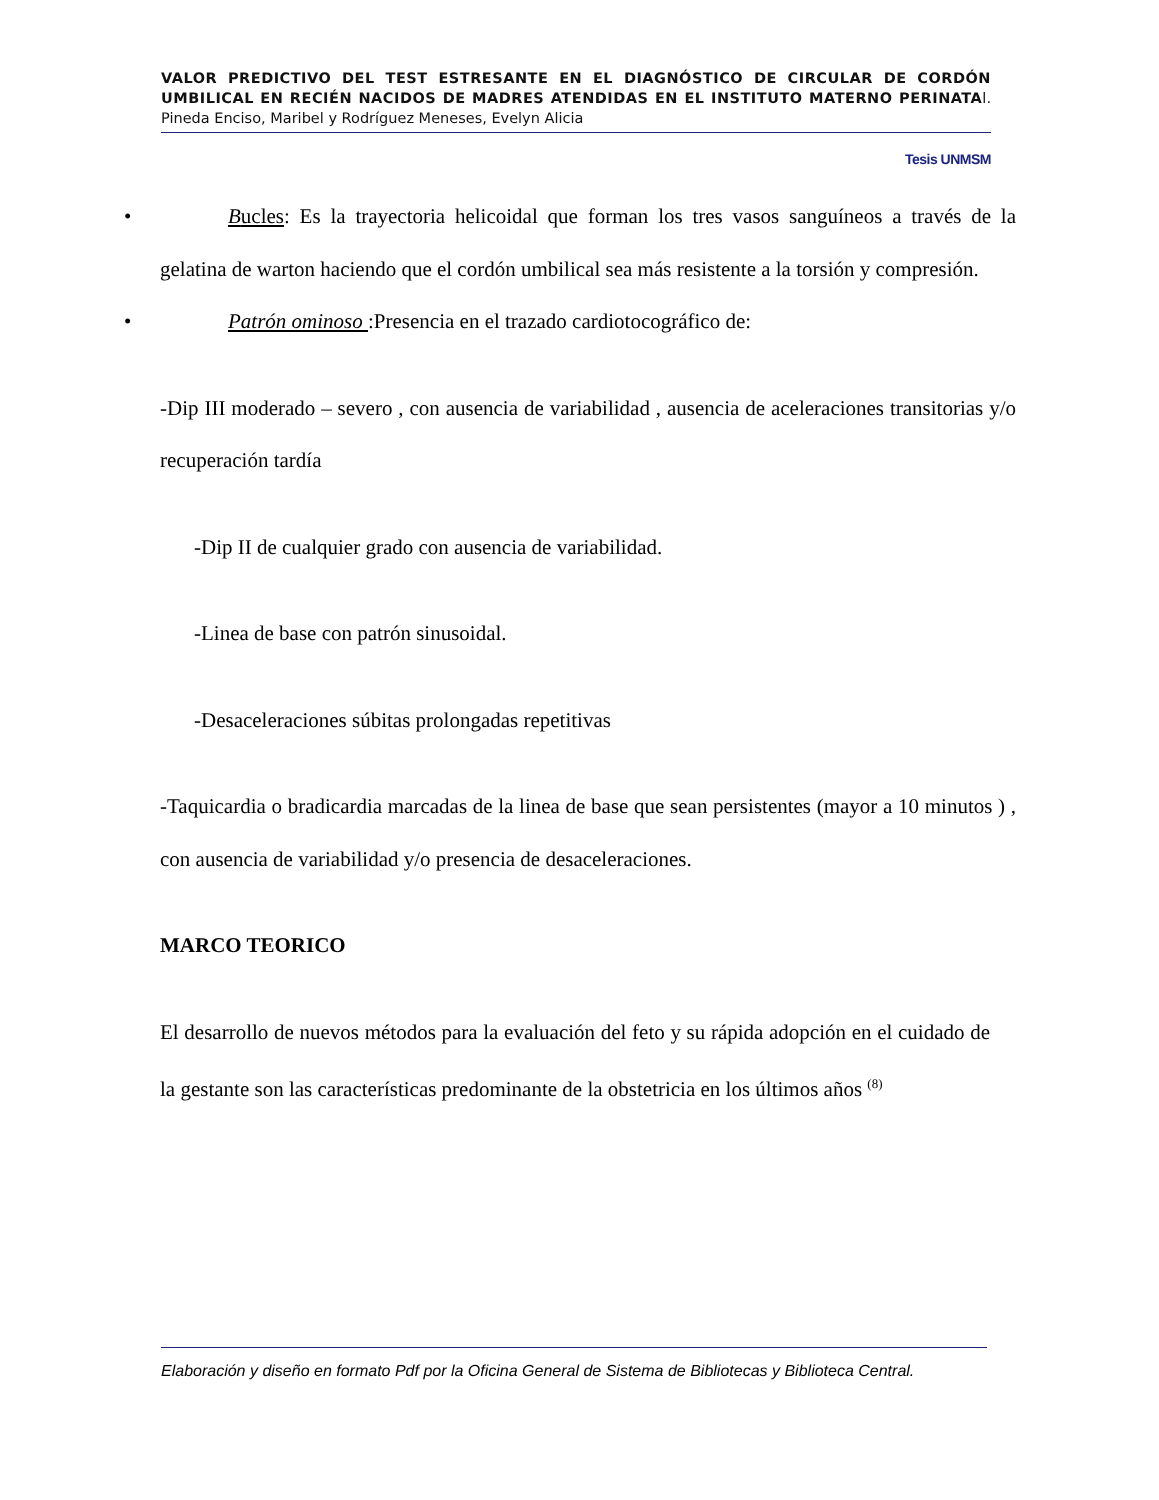VALOR PREDICTIVO DEL TEST ESTRESANTE EN EL DIAGNÓSTICO DE CIRCULAR DE CORDÓN UMBILICAL EN RECIÉN NACIDOS DE MADRES ATENDIDAS EN EL INSTITUTO MATERNO PERINATAl. Pineda Enciso, Maribel y Rodríguez Meneses, Evelyn Alicia
Tesis UNMSM
• Bucles: Es la trayectoria helicoidal que forman los tres vasos sanguíneos a través de la gelatina de warton haciendo que el cordón umbilical sea más resistente a la torsión y compresión.
• Patrón ominoso :Presencia en el trazado cardiotocográfico de:
-Dip III moderado – severo , con ausencia de variabilidad , ausencia de aceleraciones transitorias y/o recuperación tardía
-Dip II de cualquier grado con ausencia de variabilidad.
-Linea de base con patrón sinusoidal.
-Desaceleraciones súbitas prolongadas repetitivas
-Taquicardia o bradicardia marcadas de la linea de base que sean persistentes (mayor a 10 minutos ) , con ausencia de variabilidad y/o presencia de desaceleraciones.
MARCO TEORICO
El desarrollo de nuevos métodos para la evaluación del feto y su rápida adopción en el cuidado de la gestante son las características predominante de la obstetricia en los últimos años <sup>(8)</sup>
Elaboración y diseño en formato Pdf por la Oficina General de Sistema de Bibliotecas y Biblioteca Central.